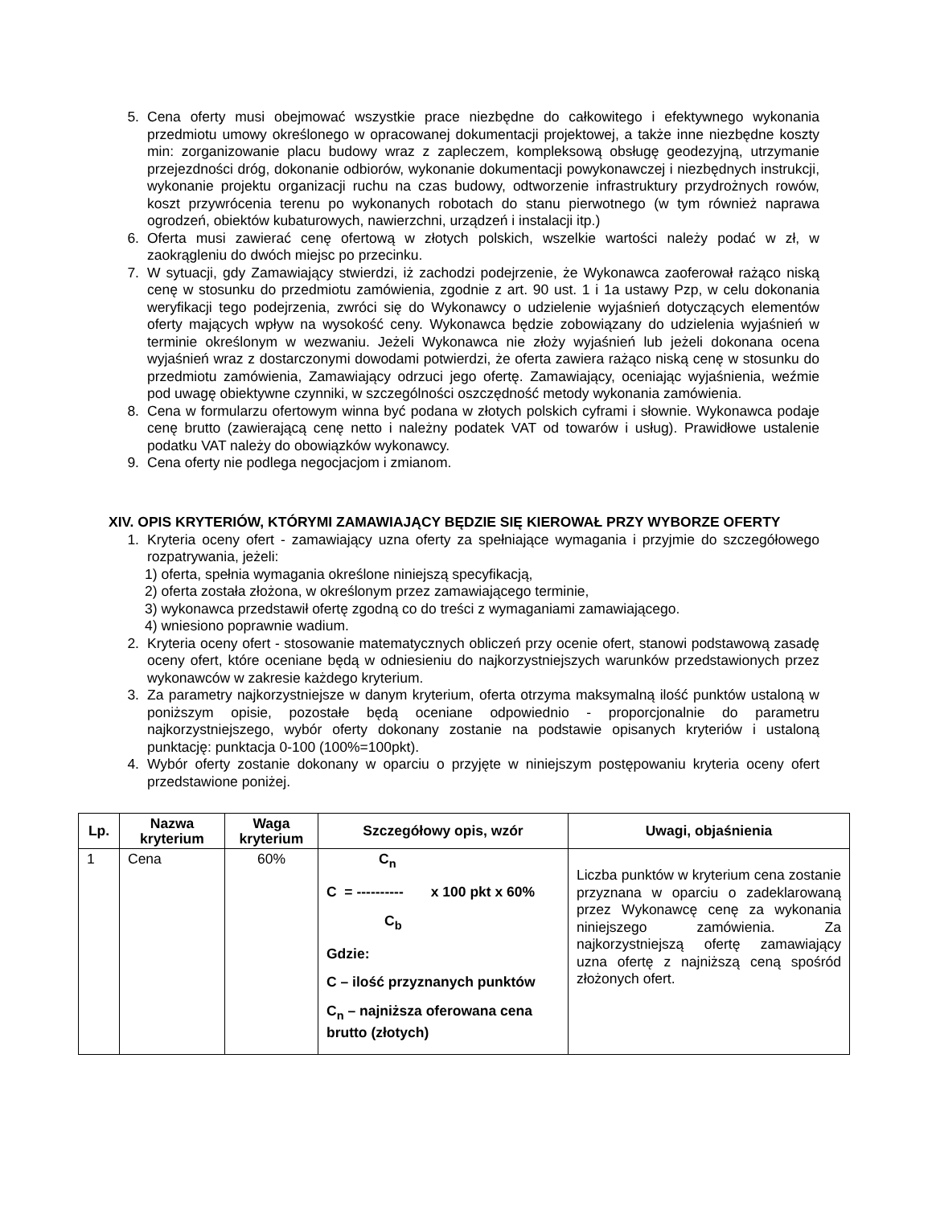5. Cena oferty musi obejmować wszystkie prace niezbędne do całkowitego i efektywnego wykonania przedmiotu umowy określonego w opracowanej dokumentacji projektowej, a także inne niezbędne koszty min: zorganizowanie placu budowy wraz z zapleczem, kompleksową obsługę geodezyjną, utrzymanie przejezdności dróg, dokonanie odbiorów, wykonanie dokumentacji powykonawczej i niezbędnych instrukcji, wykonanie projektu organizacji ruchu na czas budowy, odtworzenie infrastruktury przydrożnych rowów, koszt przywrócenia terenu po wykonanych robotach do stanu pierwotnego (w tym również naprawa ogrodzeń, obiektów kubaturowych, nawierzchni, urządzeń i instalacji itp.)
6. Oferta musi zawierać cenę ofertową w złotych polskich, wszelkie wartości należy podać w zł, w zaokrągleniu do dwóch miejsc po przecinku.
7. W sytuacji, gdy Zamawiający stwierdzi, iż zachodzi podejrzenie, że Wykonawca zaoferował rażąco niską cenę w stosunku do przedmiotu zamówienia, zgodnie z art. 90 ust. 1 i 1a ustawy Pzp, w celu dokonania weryfikacji tego podejrzenia, zwróci się do Wykonawcy o udzielenie wyjaśnień dotyczących elementów oferty mających wpływ na wysokość ceny. Wykonawca będzie zobowiązany do udzielenia wyjaśnień w terminie określonym w wezwaniu. Jeżeli Wykonawca nie złoży wyjaśnień lub jeżeli dokonana ocena wyjaśnień wraz z dostarczonymi dowodami potwierdzi, że oferta zawiera rażąco niską cenę w stosunku do przedmiotu zamówienia, Zamawiający odrzuci jego ofertę. Zamawiający, oceniając wyjaśnienia, weźmie pod uwagę obiektywne czynniki, w szczególności oszczędność metody wykonania zamówienia.
8. Cena w formularzu ofertowym winna być podana w złotych polskich cyframi i słownie. Wykonawca podaje cenę brutto (zawierającą cenę netto i należny podatek VAT od towarów i usług). Prawidłowe ustalenie podatku VAT należy do obowiązków wykonawcy.
9. Cena oferty nie podlega negocjacjom i zmianom.
XIV. OPIS KRYTERIÓW, KTÓRYMI ZAMAWIAJĄCY BĘDZIE SIĘ KIEROWAŁ PRZY WYBORZE OFERTY
1. Kryteria oceny ofert - zamawiający uzna oferty za spełniające wymagania i przyjmie do szczegółowego rozpatrywania, jeżeli:
1) oferta, spełnia wymagania określone niniejszą specyfikacją,
2) oferta została złożona, w określonym przez zamawiającego terminie,
3) wykonawca przedstawił ofertę zgodną co do treści z wymaganiami zamawiającego.
4) wniesiono poprawnie wadium.
2. Kryteria oceny ofert - stosowanie matematycznych obliczeń przy ocenie ofert, stanowi podstawową zasadę oceny ofert, które oceniane będą w odniesieniu do najkorzystniejszych warunków przedstawionych przez wykonawców w zakresie każdego kryterium.
3. Za parametry najkorzystniejsze w danym kryterium, oferta otrzyma maksymalną ilość punktów ustaloną w poniższym opisie, pozostałe będą oceniane odpowiednio - proporcjonalnie do parametru najkorzystniejszego, wybór oferty dokonany zostanie na podstawie opisanych kryteriów i ustaloną punktację: punktacja 0-100 (100%=100pkt).
4. Wybór oferty zostanie dokonany w oparciu o przyjęte w niniejszym postępowaniu kryteria oceny ofert przedstawione poniżej.
| Lp. | Nazwa kryterium | Waga kryterium | Szczegółowy opis, wzór | Uwagi, objaśnienia |
| --- | --- | --- | --- | --- |
| 1 | Cena | 60% | C<sub>n</sub> C = ---------- x 100 pkt x 60% C<sub>b</sub> Gdzie: C – ilość przyznanych punktów C<sub>n</sub> – najniższa oferowana cena brutto (złotych) | Liczba punktów w kryterium cena zostanie przyznana w oparciu o zadeklarowaną przez Wykonawcę cenę za wykonania niniejszego zamówienia. Za najkorzystniejszą ofertę zamawiający uzna ofertę z najniższą ceną spośród złożonych ofert. |